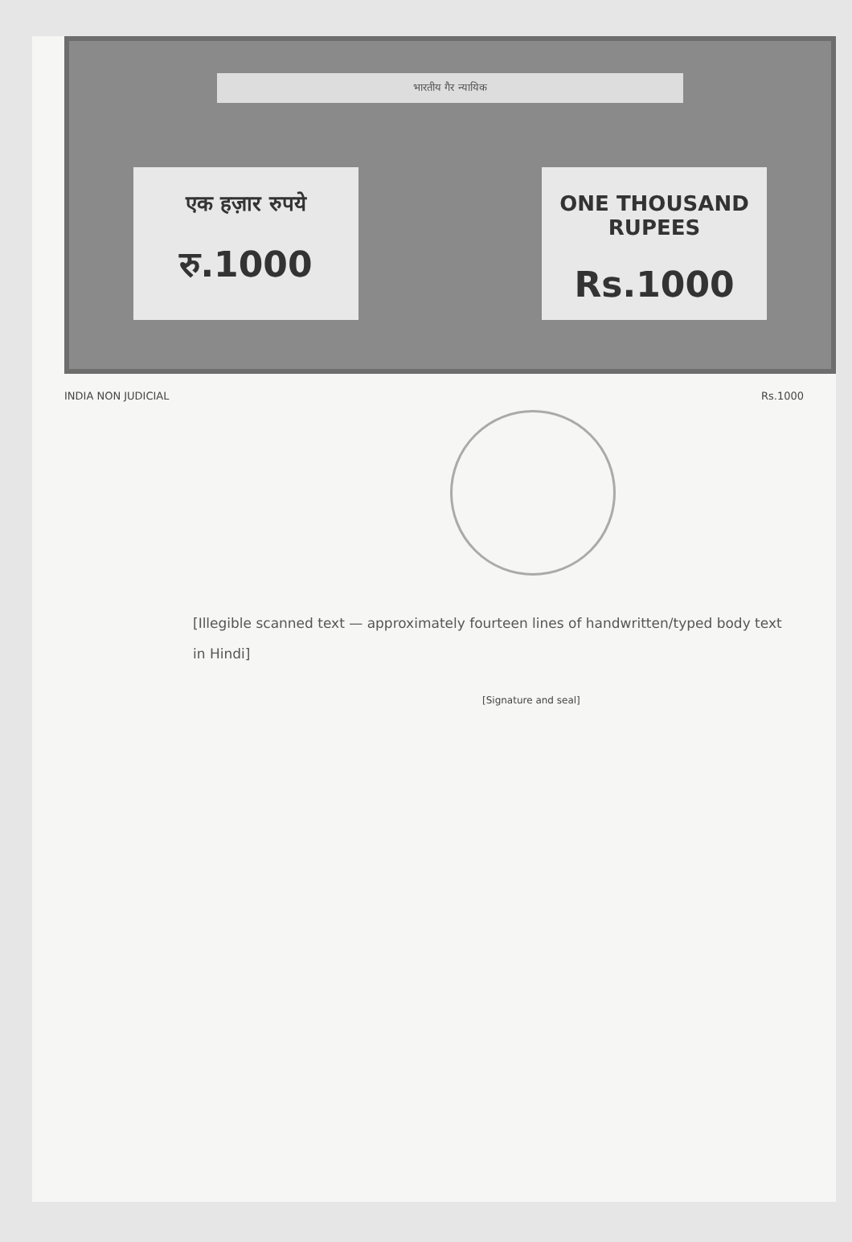भारतीय गैर न्यायिक
एक हज़ार रुपये
रु.1000
ONE THOUSAND RUPEES
Rs.1000
INDIA NON JUDICIAL Rs.1000
[Illegible scanned text — approximately fourteen lines of handwritten/typed body text in Hindi]
[Signature and seal]